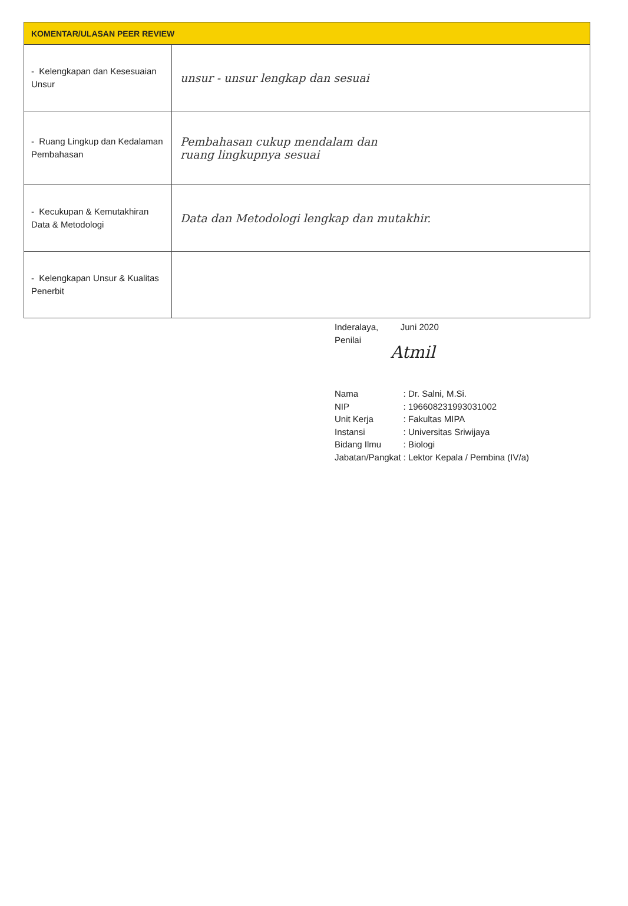| KOMENTAR/ULASAN PEER REVIEW | |
| --- | --- |
| - Kelengkapan dan Kesesuaian Unsur | unsur - unsur lengkap dan sesuai |
| - Ruang Lingkup dan Kedalaman Pembahasan | Pembahasan cukup mendalam dan ruang lingkupnya sesuai |
| - Kecukupan & Kemutakhiran Data & Metodologi | Data dan Metodologi lengkap dan mutakhir. |
| - Kelengkapan Unsur & Kualitas Penerbit | |
Inderalaya, Juni 2020
Penilai
Atmil
| Nama | : Dr. Salni, M.Si. |
| NIP | : 196608231993031002 |
| Unit Kerja | : Fakultas MIPA |
| Instansi | : Universitas Sriwijaya |
| Bidang Ilmu | : Biologi |
| Jabatan/Pangkat | : Lektor Kepala / Pembina (IV/a) |